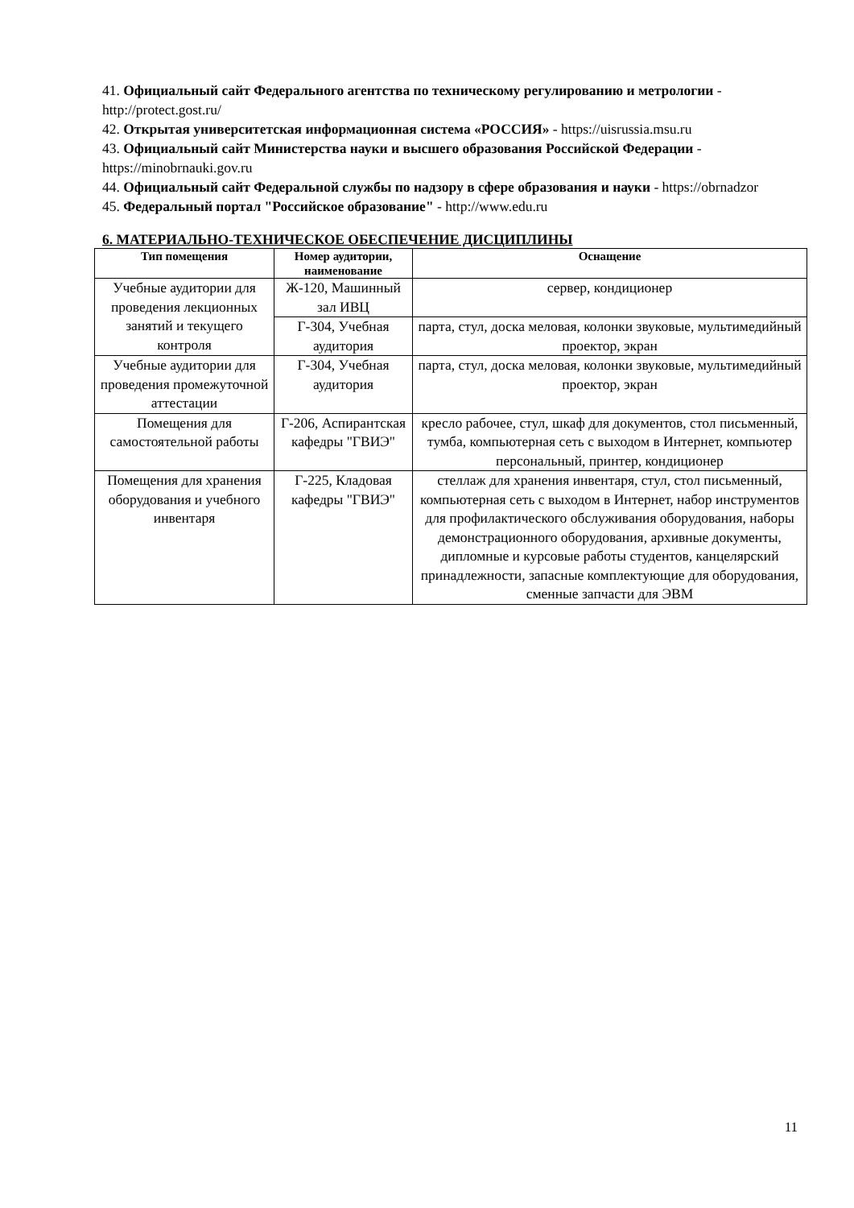41. Официальный сайт Федерального агентства по техническому регулированию и метрологии - http://protect.gost.ru/
42. Открытая университетская информационная система «РОССИЯ» - https://uisrussia.msu.ru
43. Официальный сайт Министерства науки и высшего образования Российской Федерации - https://minobrnauki.gov.ru
44. Официальный сайт Федеральной службы по надзору в сфере образования и науки - https://obrnadzor
45. Федеральный портал "Российское образование" - http://www.edu.ru
6. МАТЕРИАЛЬНО-ТЕХНИЧЕСКОЕ ОБЕСПЕЧЕНИЕ ДИСЦИПЛИНЫ
| Тип помещения | Номер аудитории, наименование | Оснащение |
| --- | --- | --- |
| Учебные аудитории для проведения лекционных занятий и текущего контроля | Ж-120, Машинный зал ИВЦ | сервер, кондиционер |
| | Г-304, Учебная аудитория | парта, стул, доска меловая, колонки звуковые, мультимедийный проектор, экран |
| Учебные аудитории для проведения промежуточной аттестации | Г-304, Учебная аудитория | парта, стул, доска меловая, колонки звуковые, мультимедийный проектор, экран |
| Помещения для самостоятельной работы | Г-206, Аспирантская кафедры "ГВИЭ" | кресло рабочее, стул, шкаф для документов, стол письменный, тумба, компьютерная сеть с выходом в Интернет, компьютер персональный, принтер, кондиционер |
| Помещения для хранения оборудования и учебного инвентаря | Г-225, Кладовая кафедры "ГВИЭ" | стеллаж для хранения инвентаря, стул, стол письменный, компьютерная сеть с выходом в Интернет, набор инструментов для профилактического обслуживания оборудования, наборы демонстрационного оборудования, архивные документы, дипломные и курсовые работы студентов, канцелярский принадлежности, запасные комплектующие для оборудования, сменные запчасти для ЭВМ |
11